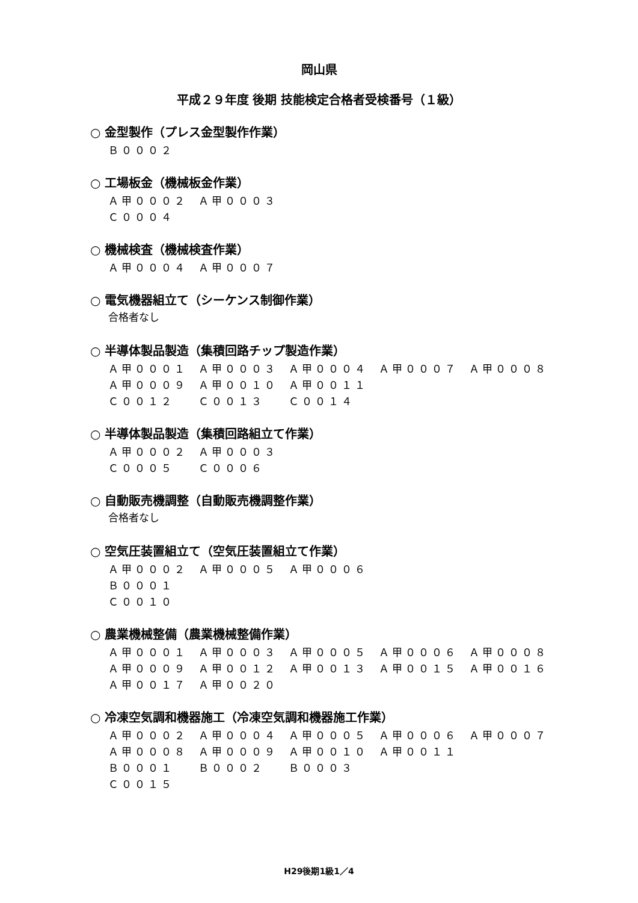岡山県
平成２９年度 後期 技能検定合格者受検番号（１級）
○ 金型製作（プレス金型製作作業）
| Ｂ０００２ |
○ 工場板金（機械板金作業）
| Ａ甲０００２ | Ａ甲０００３ |
| Ｃ０００４ | |
○ 機械検査（機械検査作業）
| Ａ甲０００４ | Ａ甲０００７ |
○ 電気機器組立て（シーケンス制御作業）
合格者なし
○ 半導体製品製造（集積回路チップ製造作業）
| Ａ甲０００１ | Ａ甲０００３ | Ａ甲０００４ | Ａ甲０００７ | Ａ甲０００８ |
| Ａ甲０００９ | Ａ甲００１０ | Ａ甲００１１ | | |
| Ｃ００１２ | Ｃ００１３ | Ｃ００１４ | | |
○ 半導体製品製造（集積回路組立て作業）
| Ａ甲０００２ | Ａ甲０００３ |
| Ｃ０００５ | Ｃ０００６ |
○ 自動販売機調整（自動販売機調整作業）
合格者なし
○ 空気圧装置組立て（空気圧装置組立て作業）
| Ａ甲０００２ | Ａ甲０００５ | Ａ甲０００６ |
| Ｂ０００１ | | |
| Ｃ００１０ | | |
○ 農業機械整備（農業機械整備作業）
| Ａ甲０００１ | Ａ甲０００３ | Ａ甲０００５ | Ａ甲０００６ | Ａ甲０００８ |
| Ａ甲０００９ | Ａ甲００１２ | Ａ甲００１３ | Ａ甲００１５ | Ａ甲００１６ |
| Ａ甲００１７ | Ａ甲００２０ | | | |
○ 冷凍空気調和機器施工（冷凍空気調和機器施工作業）
| Ａ甲０００２ | Ａ甲０００４ | Ａ甲０００５ | Ａ甲０００６ | Ａ甲０００７ |
| Ａ甲０００８ | Ａ甲０００９ | Ａ甲００１０ | Ａ甲００１１ | |
| Ｂ０００１ | Ｂ０００２ | Ｂ０００３ | | |
| Ｃ００１５ | | | | |
H29後期1級1／4